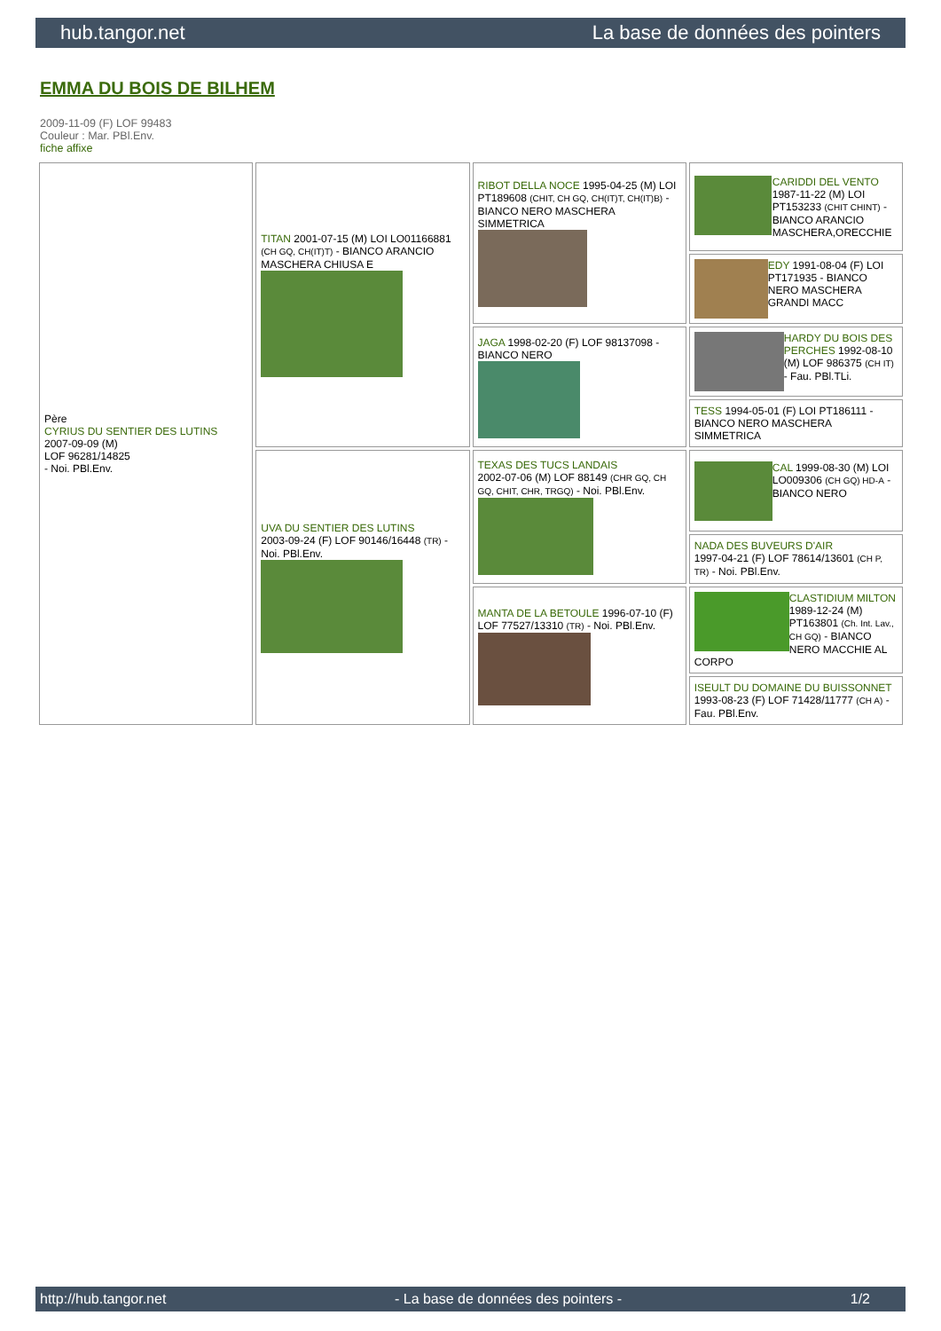hub.tangor.net La base de données des pointers
EMMA DU BOIS DE BILHEM
2009-11-09 (F) LOF 99483
Couleur : Mar. PBl.Env.
fiche affixe
| Père CYRIUS DU SENTIER DES LUTINS 2007-09-09 (M) LOF 96281/14825 - Noi. PBl.Env. | TITAN 2001-07-15 (M) LOI LO01166881 (CH GQ, CH(IT)T) - BIANCO ARANCIO MASCHERA CHIUSA E | RIBOT DELLA NOCE 1995-04-25 (M) LOI PT189608 (CHIT, CH GQ, CH(IT)T, CH(IT)B) - BIANCO NERO MASCHERA SIMMETRICA | CARIDDI DEL VENTO 1987-11-22 (M) LOI PT153233 (CHIT CHINT) - BIANCO ARANCIO MASCHERA,ORECCHIE |
| | | | EDY 1991-08-04 (F) LOI PT171935 - BIANCO NERO MASCHERA GRANDI MACC |
| | | JAGA 1998-02-20 (F) LOF 98137098 - BIANCO NERO | HARDY DU BOIS DES PERCHES 1992-08-10 (M) LOF 986375 (CH IT) - Fau. PBl.TLi. |
| | | | TESS 1994-05-01 (F) LOI PT186111 - BIANCO NERO MASCHERA SIMMETRICA |
| | UVA DU SENTIER DES LUTINS 2003-09-24 (F) LOF 90146/16448 (TR) - Noi. PBl.Env. | TEXAS DES TUCS LANDAIS 2002-07-06 (M) LOF 88149 (CHR GQ, CH GQ, CHIT, CHR, TRGQ) - Noi. PBl.Env. | CAL 1999-08-30 (M) LOI LO009306 (CH GQ) HD-A - BIANCO NERO |
| | | | NADA DES BUVEURS D'AIR 1997-04-21 (F) LOF 78614/13601 (CH P, TR) - Noi. PBl.Env. |
| | | MANTA DE LA BETOULE 1996-07-10 (F) LOF 77527/13310 (TR) - Noi. PBl.Env. | CLASTIDIUM MILTON 1989-12-24 (M) PT163801 (Ch. Int. Lav., CH GQ) - BIANCO NERO MACCHIE AL CORPO |
| | | | ISEULT DU DOMAINE DU BUISSONNET 1993-08-23 (F) LOF 71428/11777 (CH A) - Fau. PBl.Env. |
http://hub.tangor.net - La base de données des pointers - 1/2